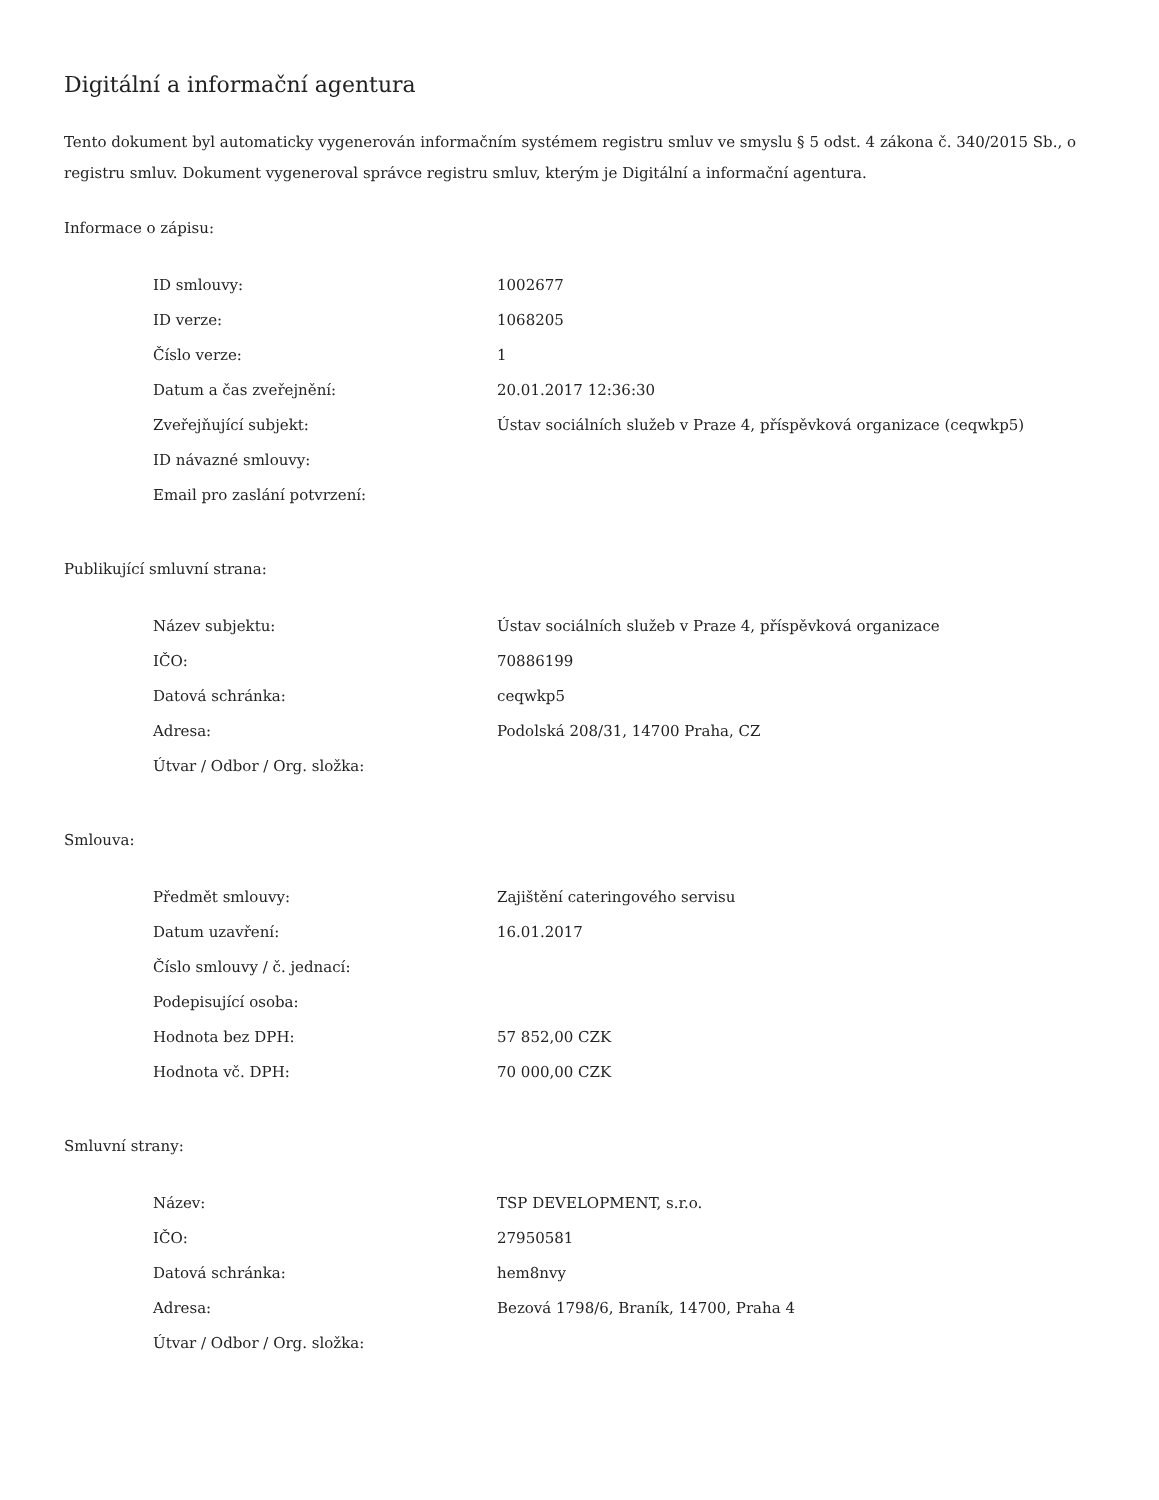Digitální a informační agentura
Tento dokument byl automaticky vygenerován informačním systémem registru smluv ve smyslu § 5 odst. 4 zákona č. 340/2015 Sb., o registru smluv. Dokument vygeneroval správce registru smluv, kterým je Digitální a informační agentura.
Informace o zápisu:
| ID smlouvy: | 1002677 |
| ID verze: | 1068205 |
| Číslo verze: | 1 |
| Datum a čas zveřejnění: | 20.01.2017 12:36:30 |
| Zveřejňující subjekt: | Ústav sociálních služeb v Praze 4, příspěvková organizace (ceqwkp5) |
| ID návazné smlouvy: | |
| Email pro zaslání potvrzení: | |
Publikující smluvní strana:
| Název subjektu: | Ústav sociálních služeb v Praze 4, příspěvková organizace |
| IČO: | 70886199 |
| Datová schránka: | ceqwkp5 |
| Adresa: | Podolská 208/31, 14700 Praha, CZ |
| Útvar / Odbor / Org. složka: | |
Smlouva:
| Předmět smlouvy: | Zajištění cateringového servisu |
| Datum uzavření: | 16.01.2017 |
| Číslo smlouvy / č. jednací: | |
| Podepisující osoba: | |
| Hodnota bez DPH: | 57 852,00 CZK |
| Hodnota vč. DPH: | 70 000,00 CZK |
Smluvní strany:
| Název: | TSP DEVELOPMENT, s.r.o. |
| IČO: | 27950581 |
| Datová schránka: | hem8nvy |
| Adresa: | Bezová 1798/6, Braník, 14700, Praha 4 |
| Útvar / Odbor / Org. složka: | |